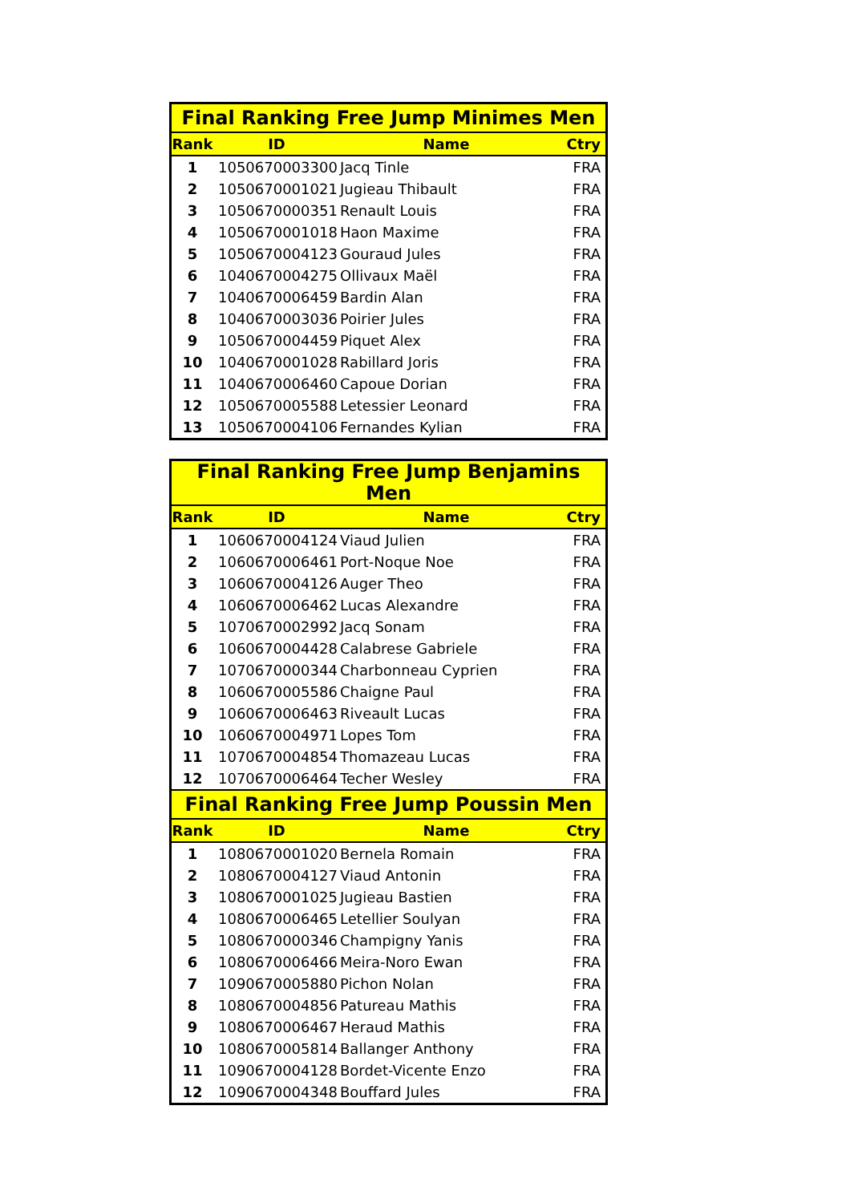| Final Ranking Free Jump Minimes Men | | | |
| --- | --- | --- | --- |
| Rank | ID | Name | Ctry |
| 1 | 1050670003300 | Jacq Tinle | FRA |
| 2 | 1050670001021 | Jugieau Thibault | FRA |
| 3 | 1050670000351 | Renault Louis | FRA |
| 4 | 1050670001018 | Haon Maxime | FRA |
| 5 | 1050670004123 | Gouraud Jules | FRA |
| 6 | 1040670004275 | Ollivaux Maël | FRA |
| 7 | 1040670006459 | Bardin Alan | FRA |
| 8 | 1040670003036 | Poirier Jules | FRA |
| 9 | 1050670004459 | Piquet Alex | FRA |
| 10 | 1040670001028 | Rabillard Joris | FRA |
| 11 | 1040670006460 | Capoue Dorian | FRA |
| 12 | 1050670005588 | Letessier Leonard | FRA |
| 13 | 1050670004106 | Fernandes Kylian | FRA |
| Final Ranking Free Jump Benjamins Men | | | |
| --- | --- | --- | --- |
| Rank | ID | Name | Ctry |
| 1 | 1060670004124 | Viaud Julien | FRA |
| 2 | 1060670006461 | Port-Noque Noe | FRA |
| 3 | 1060670004126 | Auger Theo | FRA |
| 4 | 1060670006462 | Lucas Alexandre | FRA |
| 5 | 1070670002992 | Jacq Sonam | FRA |
| 6 | 1060670004428 | Calabrese Gabriele | FRA |
| 7 | 1070670000344 | Charbonneau Cyprien | FRA |
| 8 | 1060670005586 | Chaigne Paul | FRA |
| 9 | 1060670006463 | Riveault Lucas | FRA |
| 10 | 1060670004971 | Lopes Tom | FRA |
| 11 | 1070670004854 | Thomazeau Lucas | FRA |
| 12 | 1070670006464 | Techer Wesley | FRA |
| Final Ranking Free Jump Poussin Men | | | |
| Rank | ID | Name | Ctry |
| 1 | 1080670001020 | Bernela Romain | FRA |
| 2 | 1080670004127 | Viaud Antonin | FRA |
| 3 | 1080670001025 | Jugieau Bastien | FRA |
| 4 | 1080670006465 | Letellier Soulyan | FRA |
| 5 | 1080670000346 | Champigny Yanis | FRA |
| 6 | 1080670006466 | Meira-Noro Ewan | FRA |
| 7 | 1090670005880 | Pichon Nolan | FRA |
| 8 | 1080670004856 | Patureau Mathis | FRA |
| 9 | 1080670006467 | Heraud Mathis | FRA |
| 10 | 1080670005814 | Ballanger Anthony | FRA |
| 11 | 1090670004128 | Bordet-Vicente Enzo | FRA |
| 12 | 1090670004348 | Bouffard Jules | FRA |